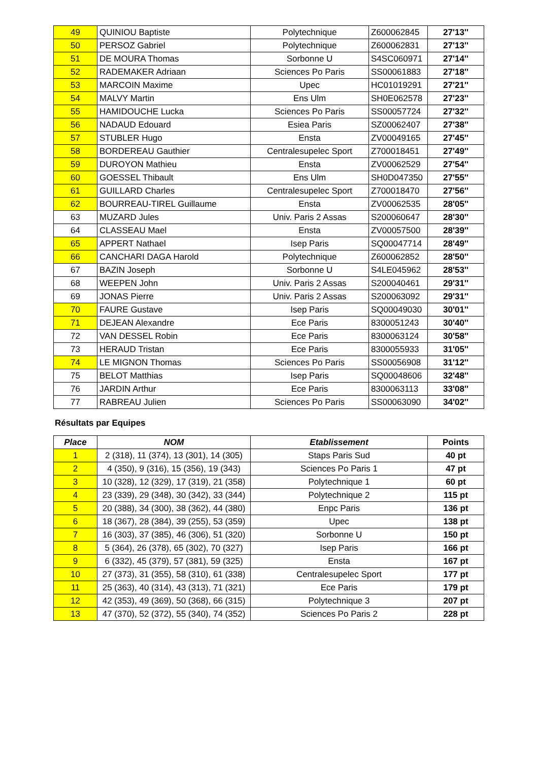| 49 | QUINIOU Baptiste | Polytechnique | Z600062845 | 27'13'' |
| 50 | PERSOZ Gabriel | Polytechnique | Z600062831 | 27'13'' |
| 51 | DE MOURA Thomas | Sorbonne U | S4SC060971 | 27'14'' |
| 52 | RADEMAKER Adriaan | Sciences Po Paris | SS00061883 | 27'18'' |
| 53 | MARCOIN Maxime | Upec | HC01019291 | 27'21'' |
| 54 | MALVY Martin | Ens Ulm | SH0E062578 | 27'23'' |
| 55 | HAMIDOUCHE Lucka | Sciences Po Paris | SS00057724 | 27'32'' |
| 56 | NADAUD Edouard | Esiea Paris | SZ00062407 | 27'38'' |
| 57 | STUBLER Hugo | Ensta | ZV00049165 | 27'45'' |
| 58 | BORDEREAU Gauthier | Centralesupelec Sport | Z700018451 | 27'49'' |
| 59 | DUROYON Mathieu | Ensta | ZV00062529 | 27'54'' |
| 60 | GOESSEL Thibault | Ens Ulm | SH0D047350 | 27'55'' |
| 61 | GUILLARD Charles | Centralesupelec Sport | Z700018470 | 27'56'' |
| 62 | BOURREAU-TIREL Guillaume | Ensta | ZV00062535 | 28'05'' |
| 63 | MUZARD Jules | Univ. Paris 2 Assas | S200060647 | 28'30'' |
| 64 | CLASSEAU Mael | Ensta | ZV00057500 | 28'39'' |
| 65 | APPERT Nathael | Isep Paris | SQ00047714 | 28'49'' |
| 66 | CANCHARI DAGA Harold | Polytechnique | Z600062852 | 28'50'' |
| 67 | BAZIN Joseph | Sorbonne U | S4LE045962 | 28'53'' |
| 68 | WEEPEN John | Univ. Paris 2 Assas | S200040461 | 29'31'' |
| 69 | JONAS Pierre | Univ. Paris 2 Assas | S200063092 | 29'31'' |
| 70 | FAURE Gustave | Isep Paris | SQ00049030 | 30'01'' |
| 71 | DEJEAN Alexandre | Ece Paris | 8300051243 | 30'40'' |
| 72 | VAN DESSEL Robin | Ece Paris | 8300063124 | 30'58'' |
| 73 | HERAUD Tristan | Ece Paris | 8300055933 | 31'05'' |
| 74 | LE MIGNON Thomas | Sciences Po Paris | SS00056908 | 31'12'' |
| 75 | BELOT Matthias | Isep Paris | SQ00048606 | 32'48'' |
| 76 | JARDIN Arthur | Ece Paris | 8300063113 | 33'08'' |
| 77 | RABREAU Julien | Sciences Po Paris | SS00063090 | 34'02'' |
Résultats par Equipes
| Place | NOM | Etablissement | Points |
| --- | --- | --- | --- |
| 1 | 2 (318), 11 (374), 13 (301), 14 (305) | Staps Paris Sud | 40 pt |
| 2 | 4 (350), 9 (316), 15 (356), 19 (343) | Sciences Po Paris 1 | 47 pt |
| 3 | 10 (328), 12 (329), 17 (319), 21 (358) | Polytechnique 1 | 60 pt |
| 4 | 23 (339), 29 (348), 30 (342), 33 (344) | Polytechnique 2 | 115 pt |
| 5 | 20 (388), 34 (300), 38 (362), 44 (380) | Enpc Paris | 136 pt |
| 6 | 18 (367), 28 (384), 39 (255), 53 (359) | Upec | 138 pt |
| 7 | 16 (303), 37 (385), 46 (306), 51 (320) | Sorbonne U | 150 pt |
| 8 | 5 (364), 26 (378), 65 (302), 70 (327) | Isep Paris | 166 pt |
| 9 | 6 (332), 45 (379), 57 (381), 59 (325) | Ensta | 167 pt |
| 10 | 27 (373), 31 (355), 58 (310), 61 (338) | Centralesupelec Sport | 177 pt |
| 11 | 25 (363), 40 (314), 43 (313), 71 (321) | Ece Paris | 179 pt |
| 12 | 42 (353), 49 (369), 50 (368), 66 (315) | Polytechnique 3 | 207 pt |
| 13 | 47 (370), 52 (372), 55 (340), 74 (352) | Sciences Po Paris 2 | 228 pt |